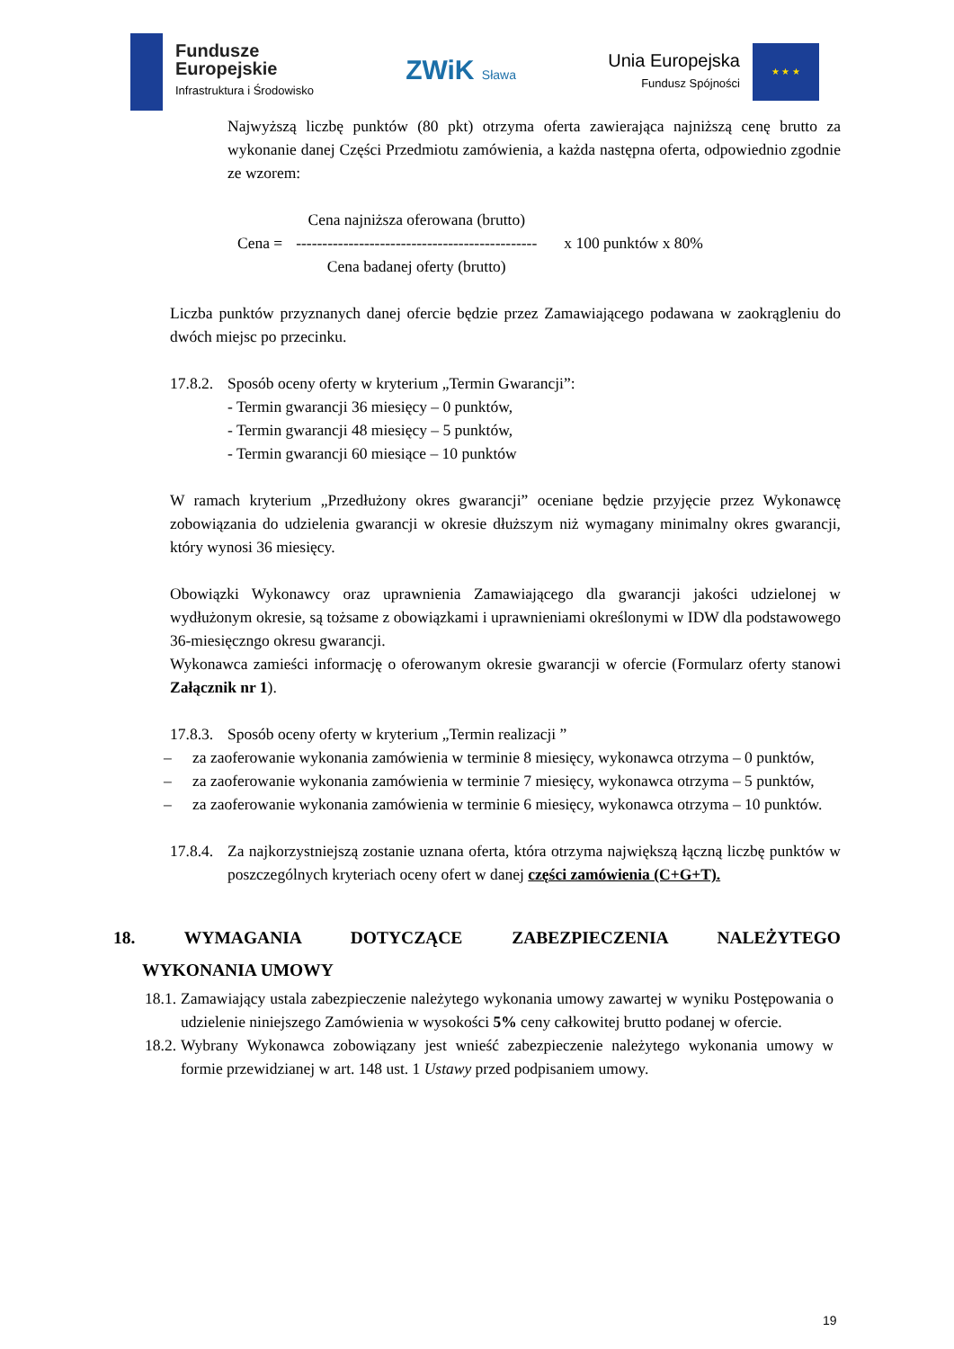Fundusze
Europejskie
Infrastruktura i Środowisko
ZWiK Sława
Unia Europejska
Fundusz Spójności
★ ★ ★
Najwyższą liczbę punktów (80 pkt) otrzyma oferta zawierająca najniższą cenę brutto za wykonanie danej Części Przedmiotu zamówienia, a każda następna oferta, odpowiednio zgodnie ze wzorem:
Cena =
Cena najniższa oferowana (brutto)
----------------------------------------------
Cena badanej oferty (brutto)
x 100 punktów x 80%
Liczba punktów przyznanych danej ofercie będzie przez Zamawiającego podawana w zaokrągleniu do dwóch miejsc po przecinku.
17.8.2.
Sposób oceny oferty w kryterium „Termin Gwarancji”:
- Termin gwarancji 36 miesięcy – 0 punktów,
- Termin gwarancji 48 miesięcy – 5 punktów,
- Termin gwarancji 60 miesiące – 10 punktów
W ramach kryterium „Przedłużony okres gwarancji” oceniane będzie przyjęcie przez Wykonawcę zobowiązania do udzielenia gwarancji w okresie dłuższym niż wymagany minimalny okres gwarancji, który wynosi 36 miesięcy.
Obowiązki Wykonawcy oraz uprawnienia Zamawiającego dla gwarancji jakości udzielonej w wydłużonym okresie, są tożsame z obowiązkami i uprawnieniami określonymi w IDW dla podstawowego 36-miesięczngo okresu gwarancji.
Wykonawca zamieści informację o oferowanym okresie gwarancji w ofercie (Formularz oferty stanowi Załącznik nr 1).
17.8.3.
Sposób oceny oferty w kryterium „Termin realizacji ”
– za zaoferowanie wykonania zamówienia w terminie 8 miesięcy, wykonawca otrzyma – 0 punktów,
– za zaoferowanie wykonania zamówienia w terminie 7 miesięcy, wykonawca otrzyma – 5 punktów,
– za zaoferowanie wykonania zamówienia w terminie 6 miesięcy, wykonawca otrzyma – 10 punktów.
17.8.4.
Za najkorzystniejszą zostanie uznana oferta, która otrzyma największą łączną liczbę punktów w poszczególnych kryteriach oceny ofert w danej części zamówienia (C+G+T).
18. WYMAGANIA DOTYCZĄCE ZABEZPIECZENIA NALEŻYTEGO
WYKONANIA UMOWY
18.1.
Zamawiający ustala zabezpieczenie należytego wykonania umowy zawartej w wyniku Postępowania o udzielenie niniejszego Zamówienia w wysokości 5% ceny całkowitej brutto podanej w ofercie.
18.2.
Wybrany Wykonawca zobowiązany jest wnieść zabezpieczenie należytego wykonania umowy w formie przewidzianej w art. 148 ust. 1 Ustawy przed podpisaniem umowy.
19